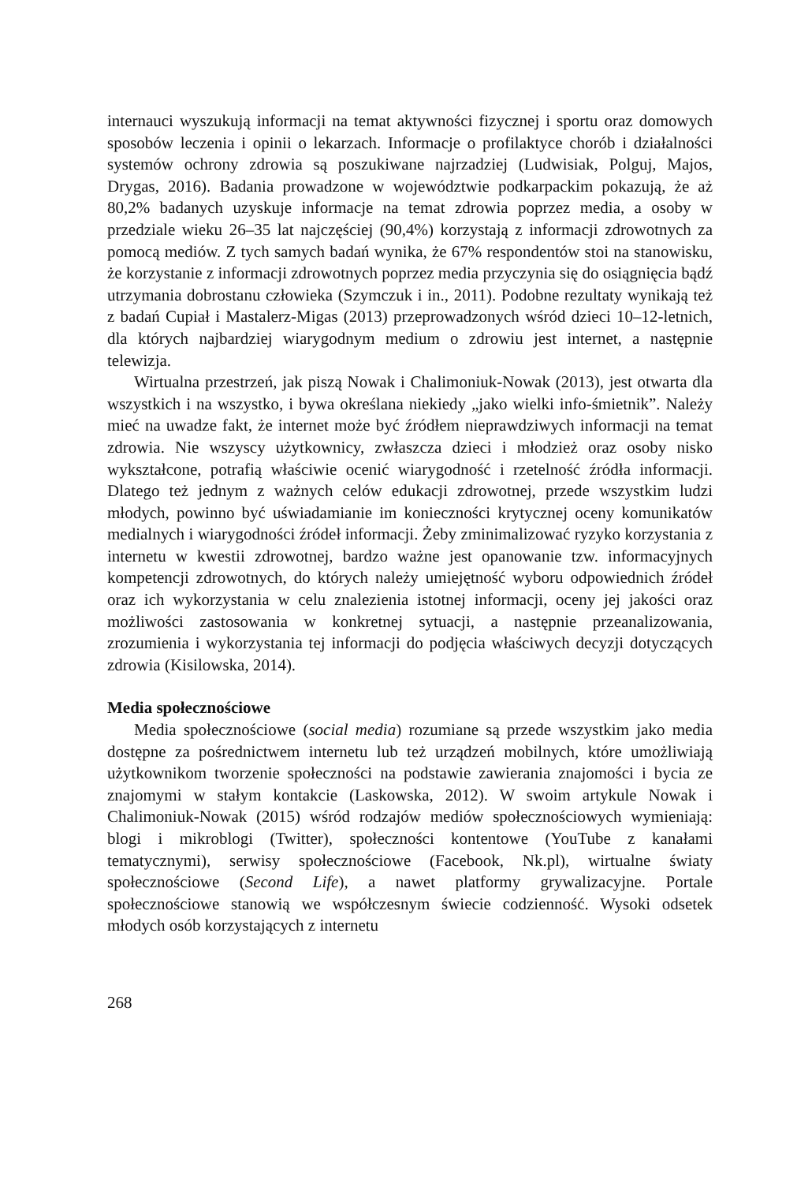internauci wyszukują informacji na temat aktywności fizycznej i sportu oraz domowych sposobów leczenia i opinii o lekarzach. Informacje o profilaktyce chorób i działalności systemów ochrony zdrowia są poszukiwane najrzadziej (Ludwisiak, Polguj, Majos, Drygas, 2016). Badania prowadzone w województwie podkarpackim pokazują, że aż 80,2% badanych uzyskuje informacje na temat zdrowia poprzez media, a osoby w przedziale wieku 26–35 lat najczęściej (90,4%) korzystają z informacji zdrowotnych za pomocą mediów. Z tych samych badań wynika, że 67% respondentów stoi na stanowisku, że korzystanie z informacji zdrowotnych poprzez media przyczynia się do osiągnięcia bądź utrzymania dobrostanu człowieka (Szymczuk i in., 2011). Podobne rezultaty wynikają też z badań Cupiał i Mastalerz-Migas (2013) przeprowadzonych wśród dzieci 10–12-letnich, dla których najbardziej wiarygodnym medium o zdrowiu jest internet, a następnie telewizja.
Wirtualna przestrzeń, jak piszą Nowak i Chalimoniuk-Nowak (2013), jest otwarta dla wszystkich i na wszystko, i bywa określana niekiedy „jako wielki info-śmietnik”. Należy mieć na uwadze fakt, że internet może być źródłem nieprawdziwych informacji na temat zdrowia. Nie wszyscy użytkownicy, zwłaszcza dzieci i młodzież oraz osoby nisko wykształcone, potrafią właściwie ocenić wiarygodność i rzetelność źródła informacji. Dlatego też jednym z ważnych celów edukacji zdrowotnej, przede wszystkim ludzi młodych, powinno być uświadamianie im konieczności krytycznej oceny komunikatów medialnych i wiarygodności źródeł informacji. Żeby zminimalizować ryzyko korzystania z internetu w kwestii zdrowotnej, bardzo ważne jest opanowanie tzw. informacyjnych kompetencji zdrowotnych, do których należy umiejętność wyboru odpowiednich źródeł oraz ich wykorzystania w celu znalezienia istotnej informacji, oceny jej jakości oraz możliwości zastosowania w konkretnej sytuacji, a następnie przeanalizowania, zrozumienia i wykorzystania tej informacji do podjęcia właściwych decyzji dotyczących zdrowia (Kisilowska, 2014).
Media społecznościowe
Media społecznościowe (social media) rozumiane są przede wszystkim jako media dostępne za pośrednictwem internetu lub też urządzeń mobilnych, które umożliwiają użytkownikom tworzenie społeczności na podstawie zawierania znajomości i bycia ze znajomymi w stałym kontakcie (Laskowska, 2012). W swoim artykule Nowak i Chalimoniuk-Nowak (2015) wśród rodzajów mediów społecznościowych wymieniają: blogi i mikroblogi (Twitter), społeczności kontentowe (YouTube z kanałami tematycznymi), serwisy społecznościowe (Facebook, Nk.pl), wirtualne światy społecznościowe (Second Life), a nawet platformy grywalizacyjne. Portale społecznościowe stanowią we współczesnym świecie codzienność. Wysoki odsetek młodych osób korzystających z internetu
268